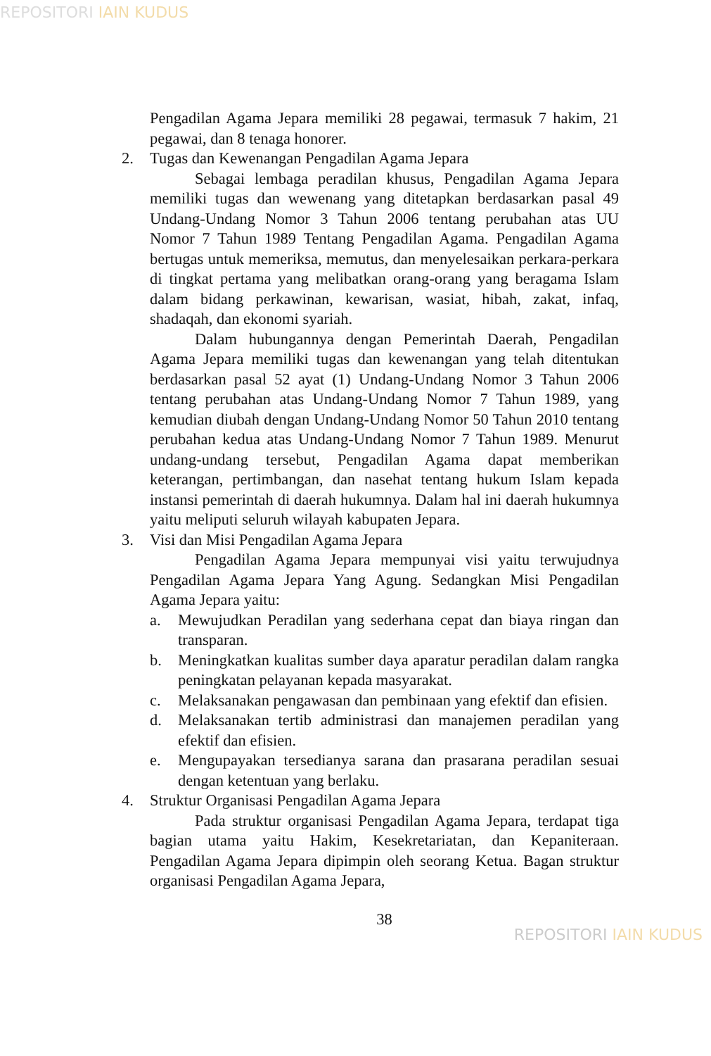REPOSITORI IAIN KUDUS
Pengadilan Agama Jepara memiliki 28 pegawai, termasuk 7 hakim, 21 pegawai, dan 8 tenaga honorer.
2. Tugas dan Kewenangan Pengadilan Agama Jepara
Sebagai lembaga peradilan khusus, Pengadilan Agama Jepara memiliki tugas dan wewenang yang ditetapkan berdasarkan pasal 49 Undang-Undang Nomor 3 Tahun 2006 tentang perubahan atas UU Nomor 7 Tahun 1989 Tentang Pengadilan Agama. Pengadilan Agama bertugas untuk memeriksa, memutus, dan menyelesaikan perkara-perkara di tingkat pertama yang melibatkan orang-orang yang beragama Islam dalam bidang perkawinan, kewarisan, wasiat, hibah, zakat, infaq, shadaqah, dan ekonomi syariah.
Dalam hubungannya dengan Pemerintah Daerah, Pengadilan Agama Jepara memiliki tugas dan kewenangan yang telah ditentukan berdasarkan pasal 52 ayat (1) Undang-Undang Nomor 3 Tahun 2006 tentang perubahan atas Undang-Undang Nomor 7 Tahun 1989, yang kemudian diubah dengan Undang-Undang Nomor 50 Tahun 2010 tentang perubahan kedua atas Undang-Undang Nomor 7 Tahun 1989. Menurut undang-undang tersebut, Pengadilan Agama dapat memberikan keterangan, pertimbangan, dan nasehat tentang hukum Islam kepada instansi pemerintah di daerah hukumnya. Dalam hal ini daerah hukumnya yaitu meliputi seluruh wilayah kabupaten Jepara.
3. Visi dan Misi Pengadilan Agama Jepara
Pengadilan Agama Jepara mempunyai visi yaitu terwujudnya Pengadilan Agama Jepara Yang Agung. Sedangkan Misi Pengadilan Agama Jepara yaitu:
a. Mewujudkan Peradilan yang sederhana cepat dan biaya ringan dan transparan.
b. Meningkatkan kualitas sumber daya aparatur peradilan dalam rangka peningkatan pelayanan kepada masyarakat.
c. Melaksanakan pengawasan dan pembinaan yang efektif dan efisien.
d. Melaksanakan tertib administrasi dan manajemen peradilan yang efektif dan efisien.
e. Mengupayakan tersedianya sarana dan prasarana peradilan sesuai dengan ketentuan yang berlaku.
4. Struktur Organisasi Pengadilan Agama Jepara
Pada struktur organisasi Pengadilan Agama Jepara, terdapat tiga bagian utama yaitu Hakim, Kesekretariatan, dan Kepaniteraan. Pengadilan Agama Jepara dipimpin oleh seorang Ketua. Bagan struktur organisasi Pengadilan Agama Jepara,
38
REPOSITORI IAIN KUDUS